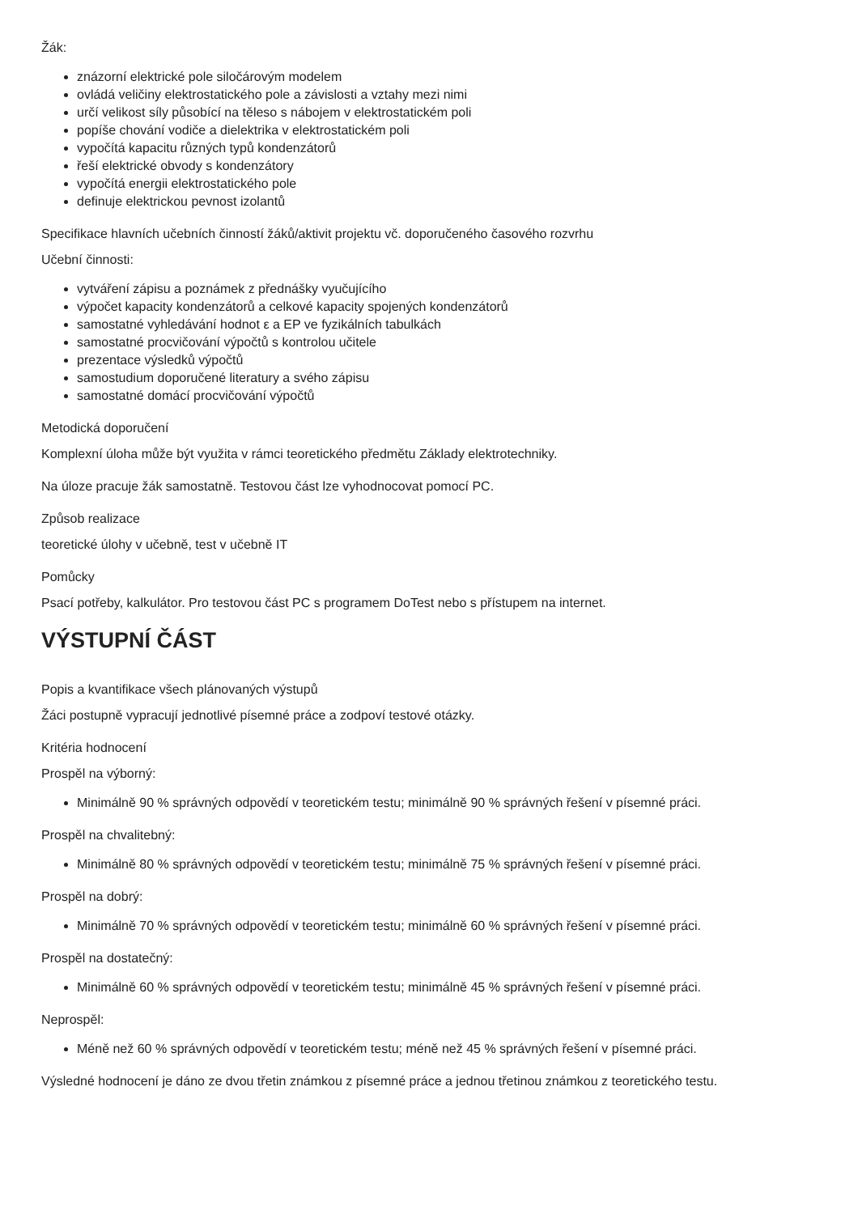Žák:
znázorní elektrické pole siločárovým modelem
ovládá veličiny elektrostatického pole a závislosti a vztahy mezi nimi
určí velikost síly působící na těleso s nábojem v elektrostatickém poli
popíše chování vodiče a dielektrika v elektrostatickém poli
vypočítá kapacitu různých typů kondenzátorů
řeší elektrické obvody s kondenzátory
vypočítá energii elektrostatického pole
definuje elektrickou pevnost izolantů
Specifikace hlavních učebních činností žáků/aktivit projektu vč. doporučeného časového rozvrhu
Učební činnosti:
vytváření zápisu a poznámek z přednášky vyučujícího
výpočet kapacity kondenzátorů a celkové kapacity spojených kondenzátorů
samostatné vyhledávání hodnot ε a EP ve fyzikálních tabulkách
samostatné procvičování výpočtů s kontrolou učitele
prezentace výsledků výpočtů
samostudium doporučené literatury a svého zápisu
samostatné domácí procvičování výpočtů
Metodická doporučení
Komplexní úloha může být využita v rámci teoretického předmětu Základy elektrotechniky.
Na úloze pracuje žák samostatně. Testovou část lze vyhodnocovat pomocí PC.
Způsob realizace
teoretické úlohy v učebně, test v učebně IT
Pomůcky
Psací potřeby, kalkulátor. Pro testovou část PC s programem DoTest nebo s přístupem na internet.
VÝSTUPNÍ ČÁST
Popis a kvantifikace všech plánovaných výstupů
Žáci postupně vypracují jednotlivé písemné práce a zodpoví testové otázky.
Kritéria hodnocení
Prospěl na výborný:
Minimálně 90 % správných odpovědí v teoretickém testu; minimálně 90 % správných řešení v písemné práci.
Prospěl na chvalitebný:
Minimálně 80 % správných odpovědí v teoretickém testu; minimálně 75 % správných řešení v písemné práci.
Prospěl na dobrý:
Minimálně 70 % správných odpovědí v teoretickém testu; minimálně 60 % správných řešení v písemné práci.
Prospěl na dostatečný:
Minimálně 60 % správných odpovědí v teoretickém testu; minimálně 45 % správných řešení v písemné práci.
Neprospěl:
Méně než 60 % správných odpovědí v teoretickém testu; méně než 45 % správných řešení v písemné práci.
Výsledné hodnocení je dáno ze dvou třetin známkou z písemné práce a jednou třetinou známkou z teoretického testu.